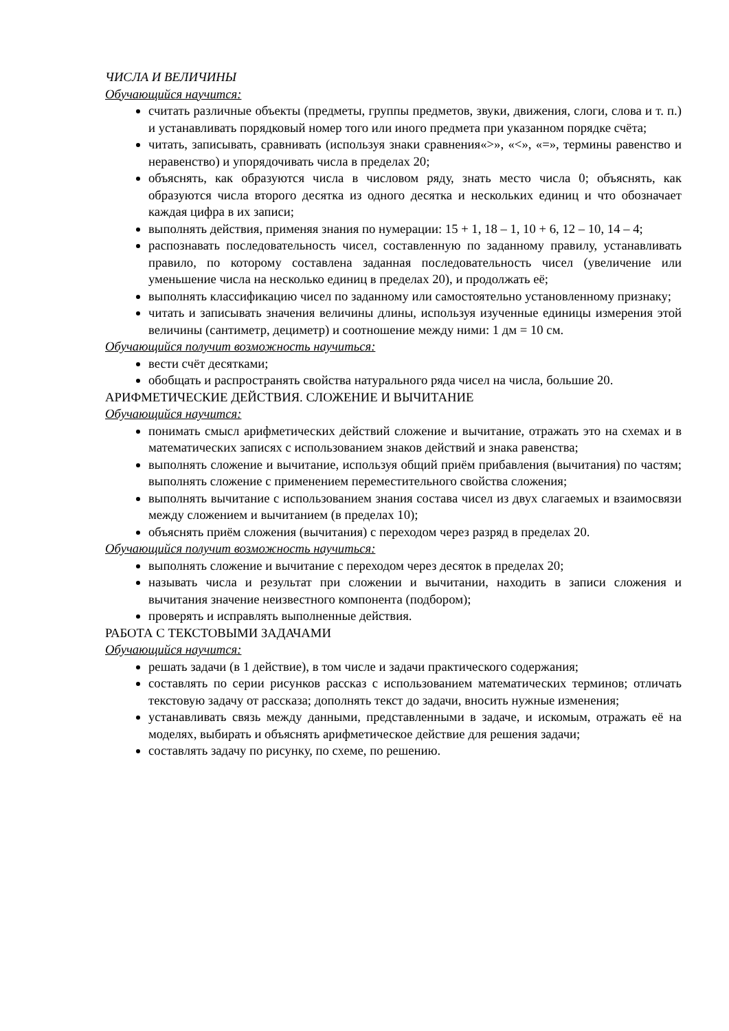ЧИСЛА И ВЕЛИЧИНЫ
Обучающийся научится:
считать различные объекты (предметы, группы предметов, звуки, движения, слоги, слова и т. п.) и устанавливать порядковый номер того или иного предмета при указанном порядке счёта;
читать, записывать, сравнивать (используя знаки сравнения«>», «<», «=», термины равенство и неравенство) и упорядочивать числа в пределах 20;
объяснять, как образуются числа в числовом ряду, знать место числа 0; объяснять, как образуются числа второго десятка из одного десятка и нескольких единиц и что обозначает каждая цифра в их записи;
выполнять действия, применяя знания по нумерации: 15 + 1, 18 – 1, 10 + 6, 12 – 10, 14 – 4;
распознавать последовательность чисел, составленную по заданному правилу, устанавливать правило, по которому составлена заданная последовательность чисел (увеличение или уменьшение числа на несколько единиц в пределах 20), и продолжать её;
выполнять классификацию чисел по заданному или самостоятельно установленному признаку;
читать и записывать значения величины длины, используя изученные единицы измерения этой величины (сантиметр, дециметр) и соотношение между ними: 1 дм = 10 см.
Обучающийся получит возможность научиться:
вести счёт десятками;
обобщать и распространять свойства натурального ряда чисел на числа, большие 20.
АРИФМЕТИЧЕСКИЕ ДЕЙСТВИЯ. СЛОЖЕНИЕ И ВЫЧИТАНИЕ
Обучающийся научится:
понимать смысл арифметических действий сложение и вычитание, отражать это на схемах и в математических записях с использованием знаков действий и знака равенства;
выполнять сложение и вычитание, используя общий приём прибавления (вычитания) по частям; выполнять сложение с применением переместительного свойства сложения;
выполнять вычитание с использованием знания состава чисел из двух слагаемых и взаимосвязи между сложением и вычитанием (в пределах 10);
объяснять приём сложения (вычитания) с переходом через разряд в пределах 20.
Обучающийся получит возможность научиться:
выполнять сложение и вычитание с переходом через десяток в пределах 20;
называть числа и результат при сложении и вычитании, находить в записи сложения и вычитания значение неизвестного компонента (подбором);
проверять и исправлять выполненные действия.
РАБОТА С ТЕКСТОВЫМИ ЗАДАЧАМИ
Обучающийся научится:
решать задачи (в 1 действие), в том числе и задачи практического содержания;
составлять по серии рисунков рассказ с использованием математических терминов; отличать текстовую задачу от рассказа; дополнять текст до задачи, вносить нужные изменения;
устанавливать связь между данными, представленными в задаче, и искомым, отражать её на моделях, выбирать и объяснять арифметическое действие для решения задачи;
составлять задачу по рисунку, по схеме, по решению.